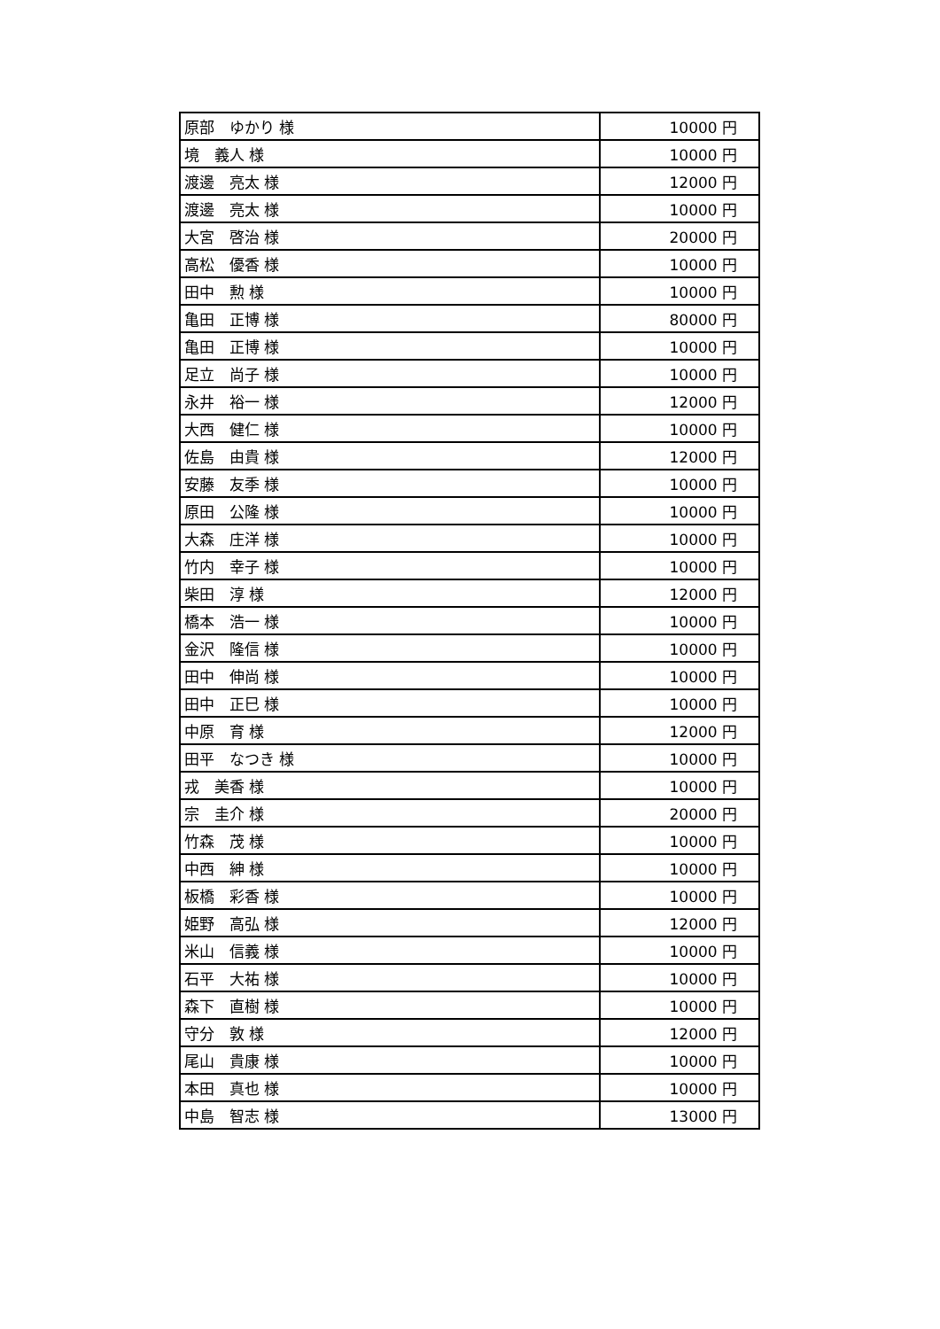| 原部 ゆかり 様 | 10000 円 |
| 境 義人 様 | 10000 円 |
| 渡邊 亮太 様 | 12000 円 |
| 渡邊 亮太 様 | 10000 円 |
| 大宮 啓治 様 | 20000 円 |
| 高松 優香 様 | 10000 円 |
| 田中 勲 様 | 10000 円 |
| 亀田 正博 様 | 80000 円 |
| 亀田 正博 様 | 10000 円 |
| 足立 尚子 様 | 10000 円 |
| 永井 裕一 様 | 12000 円 |
| 大西 健仁 様 | 10000 円 |
| 佐島 由貴 様 | 12000 円 |
| 安藤 友季 様 | 10000 円 |
| 原田 公隆 様 | 10000 円 |
| 大森 庄洋 様 | 10000 円 |
| 竹内 幸子 様 | 10000 円 |
| 柴田 淳 様 | 12000 円 |
| 橋本 浩一 様 | 10000 円 |
| 金沢 隆信 様 | 10000 円 |
| 田中 伸尚 様 | 10000 円 |
| 田中 正巳 様 | 10000 円 |
| 中原 育 様 | 12000 円 |
| 田平 なつき 様 | 10000 円 |
| 戎 美香 様 | 10000 円 |
| 宗 圭介 様 | 20000 円 |
| 竹森 茂 様 | 10000 円 |
| 中西 紳 様 | 10000 円 |
| 板橋 彩香 様 | 10000 円 |
| 姫野 高弘 様 | 12000 円 |
| 米山 信義 様 | 10000 円 |
| 石平 大祐 様 | 10000 円 |
| 森下 直樹 様 | 10000 円 |
| 守分 敦 様 | 12000 円 |
| 尾山 貴康 様 | 10000 円 |
| 本田 真也 様 | 10000 円 |
| 中島 智志 様 | 13000 円 |